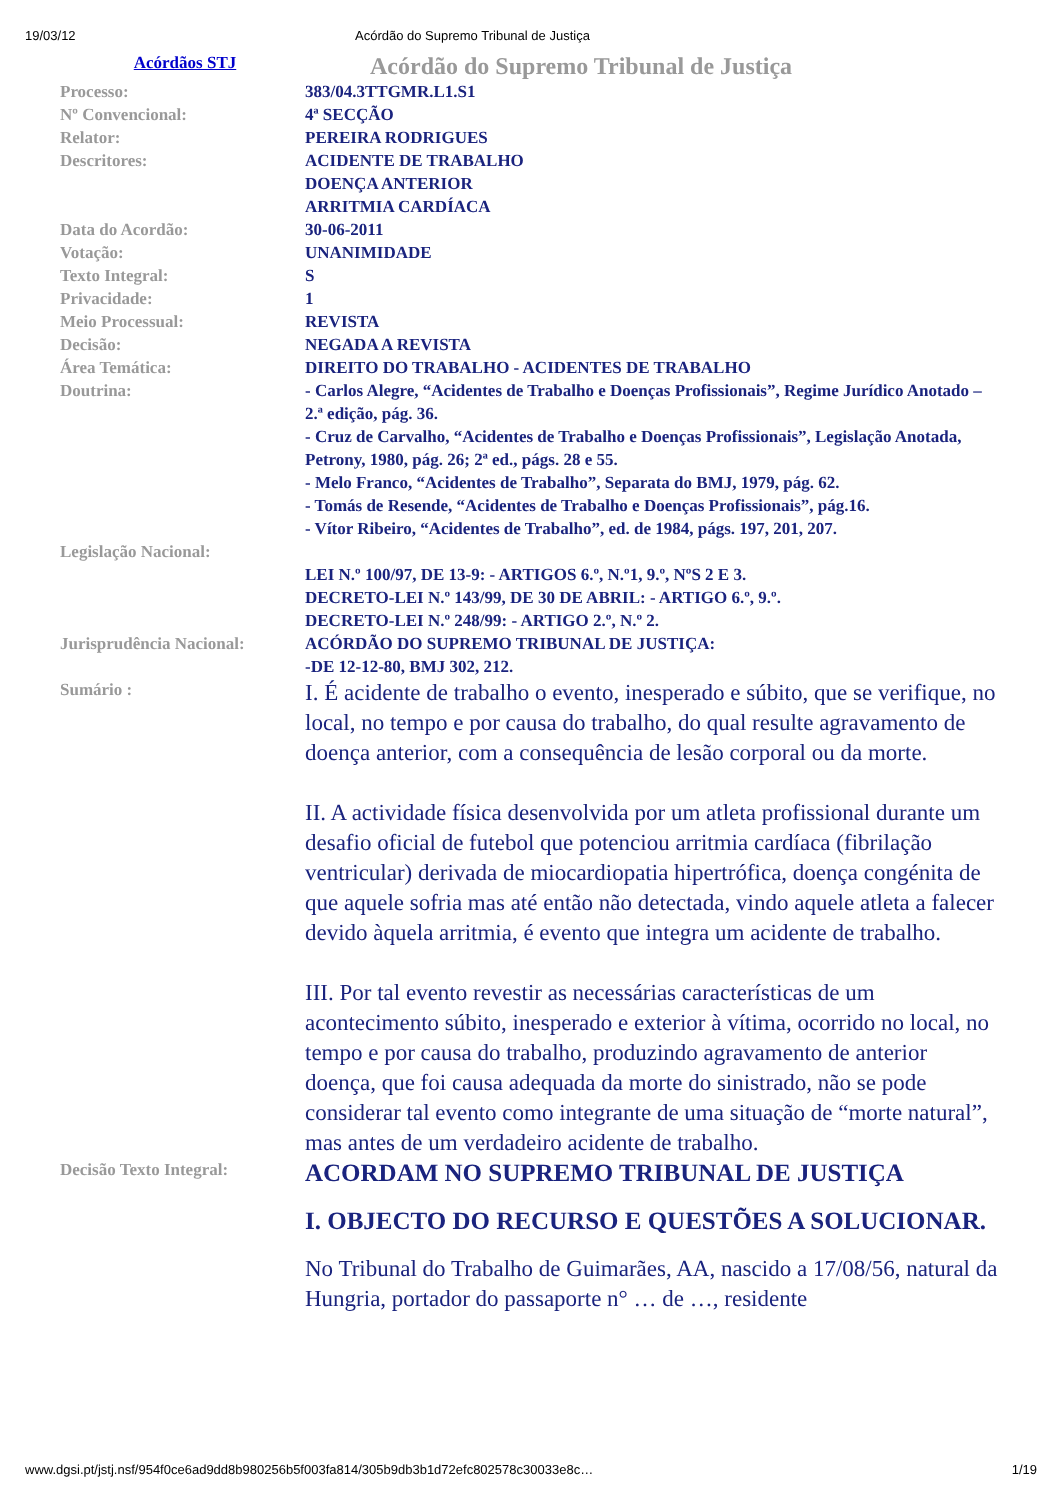19/03/12 Acórdão do Supremo Tribunal de Justiça
Acórdãos STJ
Acórdão do Supremo Tribunal de Justiça
| Processo: | 383/04.3TTGMR.L1.S1 |
| Nº Convencional: | 4ª SECÇÃO |
| Relator: | PEREIRA RODRIGUES |
| Descritores: | ACIDENTE DE TRABALHO DOENÇA ANTERIOR ARRITMIA CARDÍACA |
| Data do Acordão: | 30-06-2011 |
| Votação: | UNANIMIDADE |
| Texto Integral: | S |
| Privacidade: | 1 |
| Meio Processual: | REVISTA |
| Decisão: | NEGADA A REVISTA |
| Área Temática: | DIREITO DO TRABALHO - ACIDENTES DE TRABALHO |
| Doutrina: | - Carlos Alegre, “Acidentes de Trabalho e Doenças Profissionais”, Regime Jurídico Anotado – 2.ª edição, pág. 36. - Cruz de Carvalho, “Acidentes de Trabalho e Doenças Profissionais”, Legislação Anotada, Petrony, 1980, pág. 26; 2ª ed., págs. 28 e 55. - Melo Franco, “Acidentes de Trabalho”, Separata do BMJ, 1979, pág. 62. - Tomás de Resende, “Acidentes de Trabalho e Doenças Profissionais”, pág.16. - Vítor Ribeiro, “Acidentes de Trabalho”, ed. de 1984, págs. 197, 201, 207. |
| Legislação Nacional: | LEI N.º 100/97, DE 13-9: - ARTIGOS 6.º, N.º1, 9.º, NºS 2 E 3. DECRETO-LEI N.º 143/99, DE 30 DE ABRIL: - ARTIGO 6.º, 9.º. DECRETO-LEI N.º 248/99: - ARTIGO 2.º, N.º 2. |
| Jurisprudência Nacional: | ACÓRDÃO DO SUPREMO TRIBUNAL DE JUSTIÇA: -DE 12-12-80, BMJ 302, 212. |
| Sumário : | I. É acidente de trabalho o evento, inesperado e súbito, que se verifique, no local, no tempo e por causa do trabalho, do qual resulte agravamento de doença anterior, com a consequência de lesão corporal ou da morte. II. A actividade física desenvolvida por um atleta profissional durante um desafio oficial de futebol que potenciou arritmia cardíaca (fibrilação ventricular) derivada de miocardiopatia hipertrófica, doença congénita de que aquele sofria mas até então não detectada, vindo aquele atleta a falecer devido àquela arritmia, é evento que integra um acidente de trabalho. III. Por tal evento revestir as necessárias características de um acontecimento súbito, inesperado e exterior à vítima, ocorrido no local, no tempo e por causa do trabalho, produzindo agravamento de anterior doença, que foi causa adequada da morte do sinistrado, não se pode considerar tal evento como integrante de uma situação de “morte natural”, mas antes de um verdadeiro acidente de trabalho. |
| Decisão Texto Integral: | ACORDAM NO SUPREMO TRIBUNAL DE JUSTIÇA I. OBJECTO DO RECURSO E QUESTÕES A SOLUCIONAR. No Tribunal do Trabalho de Guimarães, AA, nascido a 17/08/56, natural da Hungria, portador do passaporte n° … de …, residente |
www.dgsi.pt/jstj.nsf/954f0ce6ad9dd8b980256b5f003fa814/305b9db3b1d72efc802578c30033e8c… 1/19